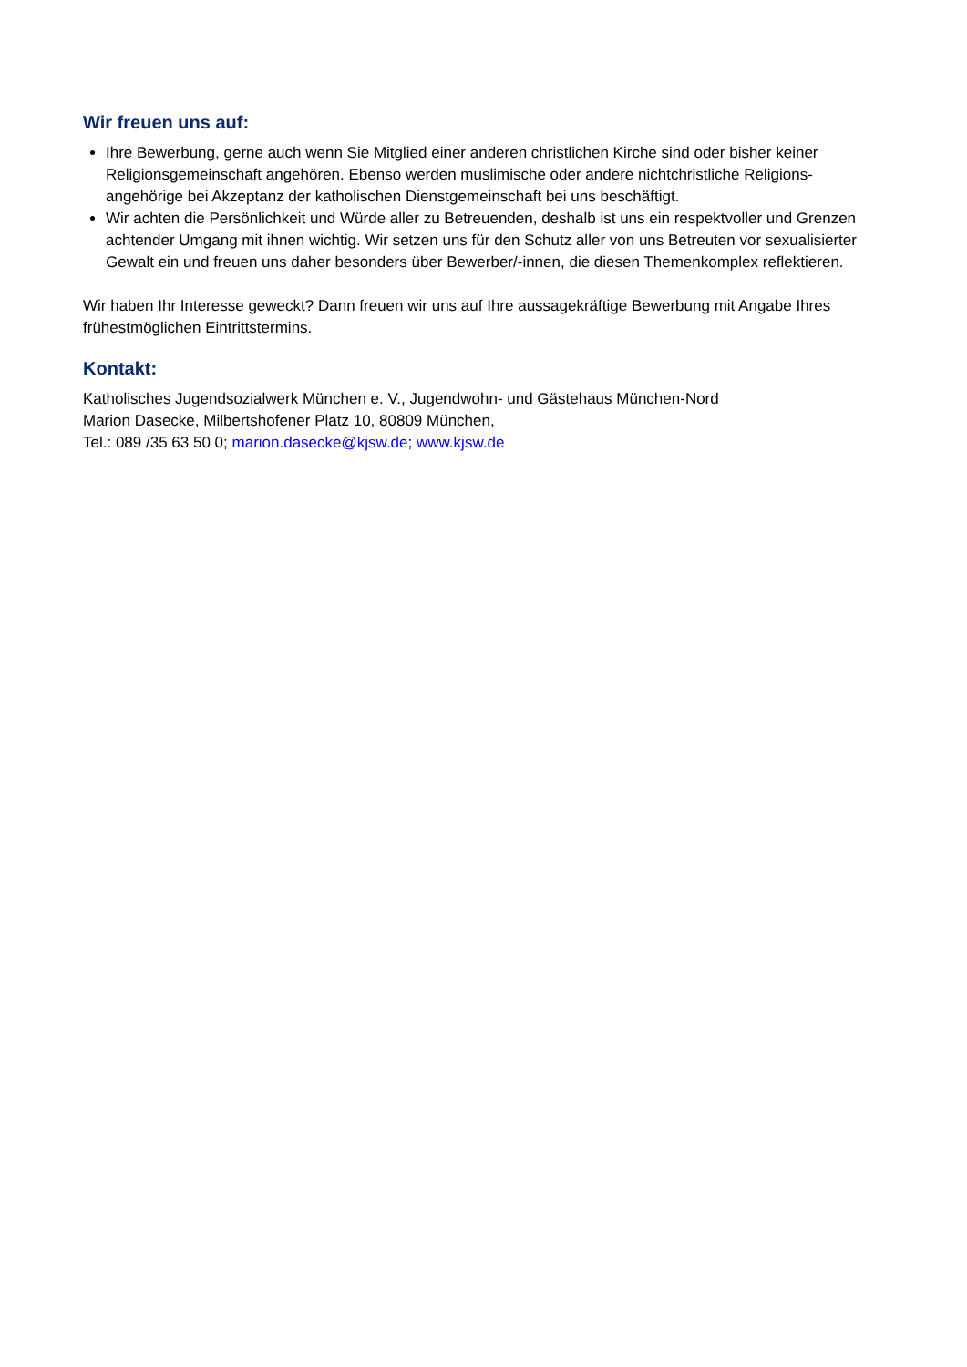Wir freuen uns auf:
Ihre Bewerbung, gerne auch wenn Sie Mitglied einer anderen christlichen Kirche sind oder bisher keiner Religionsgemeinschaft angehören. Ebenso werden muslimische oder andere nichtchristliche Religions-angehörige bei Akzeptanz der katholischen Dienstgemeinschaft bei uns beschäftigt.
Wir achten die Persönlichkeit und Würde aller zu Betreuenden, deshalb ist uns ein respektvoller und Grenzen achtender Umgang mit ihnen wichtig. Wir setzen uns für den Schutz aller von uns Betreuten vor sexualisierter Gewalt ein und freuen uns daher besonders über Bewerber/-innen, die diesen Themenkomplex reflektieren.
Wir haben Ihr Interesse geweckt? Dann freuen wir uns auf Ihre aussagekräftige Bewerbung mit Angabe Ihres frühestmöglichen Eintrittstermins.
Kontakt:
Katholisches Jugendsozialwerk München e. V., Jugendwohn- und Gästehaus München-Nord
Marion Dasecke, Milbertshofener Platz 10, 80809 München,
Tel.: 089 /35 63 50 0; marion.dasecke@kjsw.de; www.kjsw.de